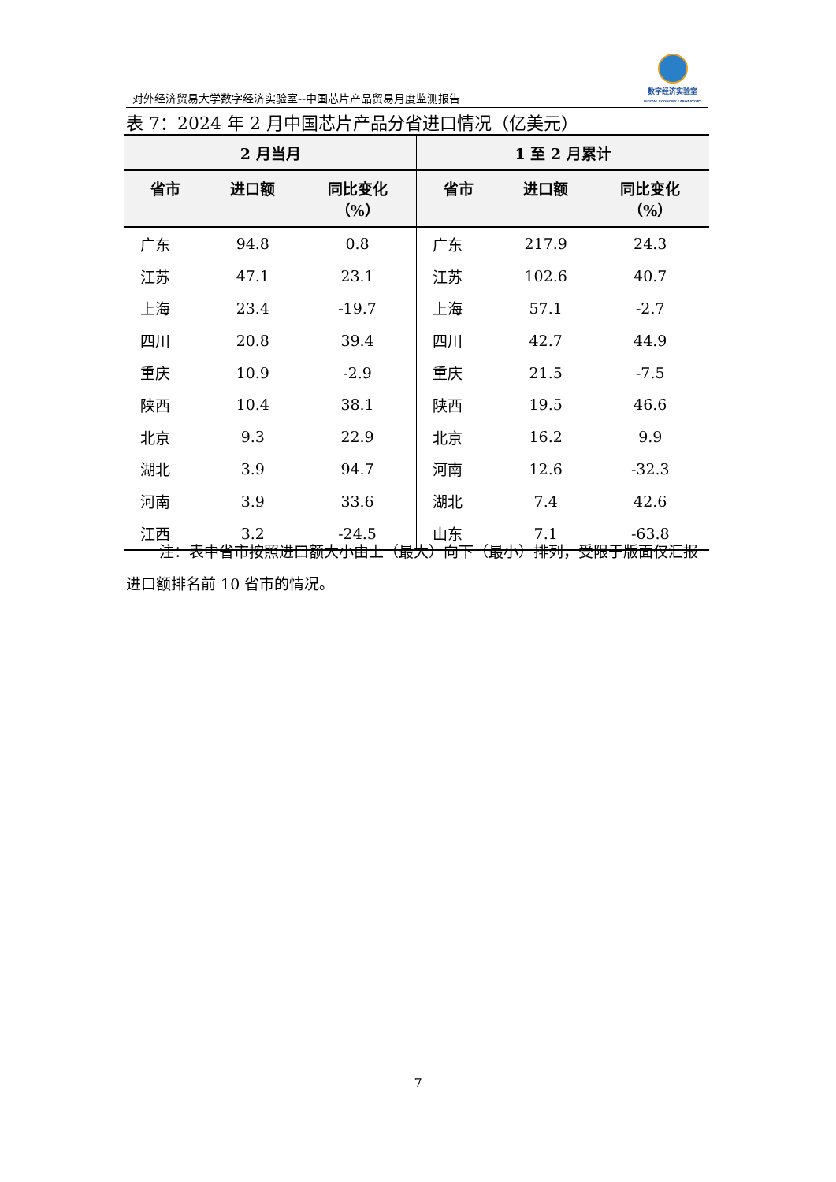对外经济贸易大学数字经济实验室--中国芯片产品贸易月度监测报告
数字经济实验室
DIGITAL ECONOMY LABORATORY
表 7：2024 年 2 月中国芯片产品分省进口情况（亿美元）
| 2 月当月 | | | 1 至 2 月累计 | | |
| --- | --- | --- | --- | --- | --- |
| 省市 | 进口额 | 同比变化 （%） | 省市 | 进口额 | 同比变化 （%） |
| 广东 | 94.8 | 0.8 | 广东 | 217.9 | 24.3 |
| 江苏 | 47.1 | 23.1 | 江苏 | 102.6 | 40.7 |
| 上海 | 23.4 | -19.7 | 上海 | 57.1 | -2.7 |
| 四川 | 20.8 | 39.4 | 四川 | 42.7 | 44.9 |
| 重庆 | 10.9 | -2.9 | 重庆 | 21.5 | -7.5 |
| 陕西 | 10.4 | 38.1 | 陕西 | 19.5 | 46.6 |
| 北京 | 9.3 | 22.9 | 北京 | 16.2 | 9.9 |
| 湖北 | 3.9 | 94.7 | 河南 | 12.6 | -32.3 |
| 河南 | 3.9 | 33.6 | 湖北 | 7.4 | 42.6 |
| 江西 | 3.2 | -24.5 | 山东 | 7.1 | -63.8 |
注：表中省市按照进口额大小由上（最大）向下（最小）排列，受限于版面仅汇报进口额排名前 10 省市的情况。
7